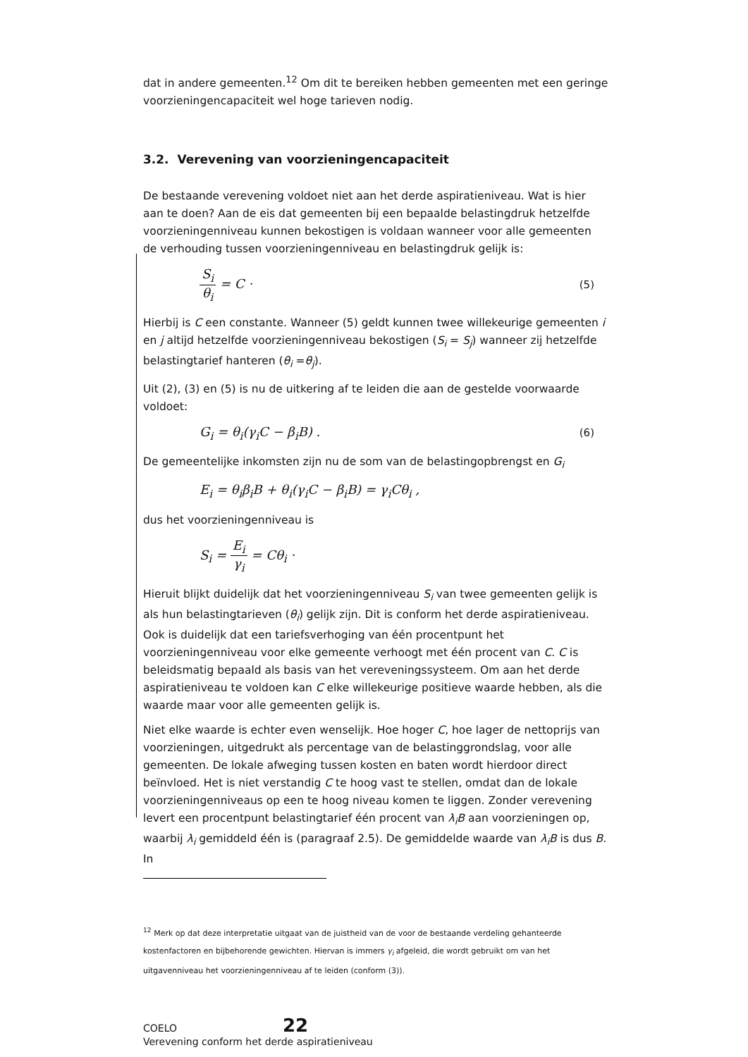dat in andere gemeenten.<sup>12</sup> Om dit te bereiken hebben gemeenten met een geringe voorzieningencapaciteit wel hoge tarieven nodig.
3.2. Verevening van voorzieningencapaciteit
De bestaande verevening voldoet niet aan het derde aspiratieniveau. Wat is hier aan te doen? Aan de eis dat gemeenten bij een bepaalde belastingdruk hetzelfde voorzieningenniveau kunnen bekostigen is voldaan wanneer voor alle gemeenten de verhouding tussen voorzieningenniveau en belastingdruk gelijk is:
S<sub>i</sub> θ<sub>i</sub> = C · (5)
Hierbij is C een constante. Wanneer (5) geldt kunnen twee willekeurige gemeenten i en j altijd hetzelfde voorzieningenniveau bekostigen (S<sub>i</sub> = S<sub>j</sub>) wanneer zij hetzelfde belastingtarief hanteren (θ<sub>i</sub> =θ<sub>j</sub>).
Uit (2), (3) en (5) is nu de uitkering af te leiden die aan de gestelde voorwaarde voldoet:
G<sub>i</sub> = θ<sub>i</sub>(γ<sub>i</sub>C − β<sub>i</sub>B) . (6)
De gemeentelijke inkomsten zijn nu de som van de belastingopbrengst en G<sub>i</sub>
E<sub>i</sub> = θ<sub>i</sub>β<sub>i</sub>B + θ<sub>i</sub>(γ<sub>i</sub>C − β<sub>i</sub>B) = γ<sub>i</sub>Cθ<sub>i</sub> ,
dus het voorzieningenniveau is
S<sub>i</sub> = E<sub>i</sub> γ<sub>i</sub> = Cθ<sub>i</sub> ·
Hieruit blijkt duidelijk dat het voorzieningenniveau S<sub>i</sub> van twee gemeenten gelijk is als hun belastingtarieven (θ<sub>i</sub>) gelijk zijn. Dit is conform het derde aspiratieniveau. Ook is duidelijk dat een tariefsverhoging van één procentpunt het voorzieningenniveau voor elke gemeente verhoogt met één procent van C. C is beleidsmatig bepaald als basis van het vereveningssysteem. Om aan het derde aspiratieniveau te voldoen kan C elke willekeurige positieve waarde hebben, als die waarde maar voor alle gemeenten gelijk is.
Niet elke waarde is echter even wenselijk. Hoe hoger C, hoe lager de nettoprijs van voorzieningen, uitgedrukt als percentage van de belastinggrondslag, voor alle gemeenten. De lokale afweging tussen kosten en baten wordt hierdoor direct beïnvloed. Het is niet verstandig C te hoog vast te stellen, omdat dan de lokale voorzieningenniveaus op een te hoog niveau komen te liggen. Zonder verevening levert een procentpunt belastingtarief één procent van λ<sub>i</sub>B aan voorzieningen op, waarbij λ<sub>i</sub> gemiddeld één is (paragraaf 2.5). De gemiddelde waarde van λ<sub>i</sub>B is dus B. In
<sup>12</sup> Merk op dat deze interpretatie uitgaat van de juistheid van de voor de bestaande verdeling gehanteerde kostenfactoren en bijbehorende gewichten. Hiervan is immers γ<sub>i</sub> afgeleid, die wordt gebruikt om van het uitgavenniveau het voorzieningenniveau af te leiden (conform (3)).
COELO 22
Verevening conform het derde aspiratieniveau